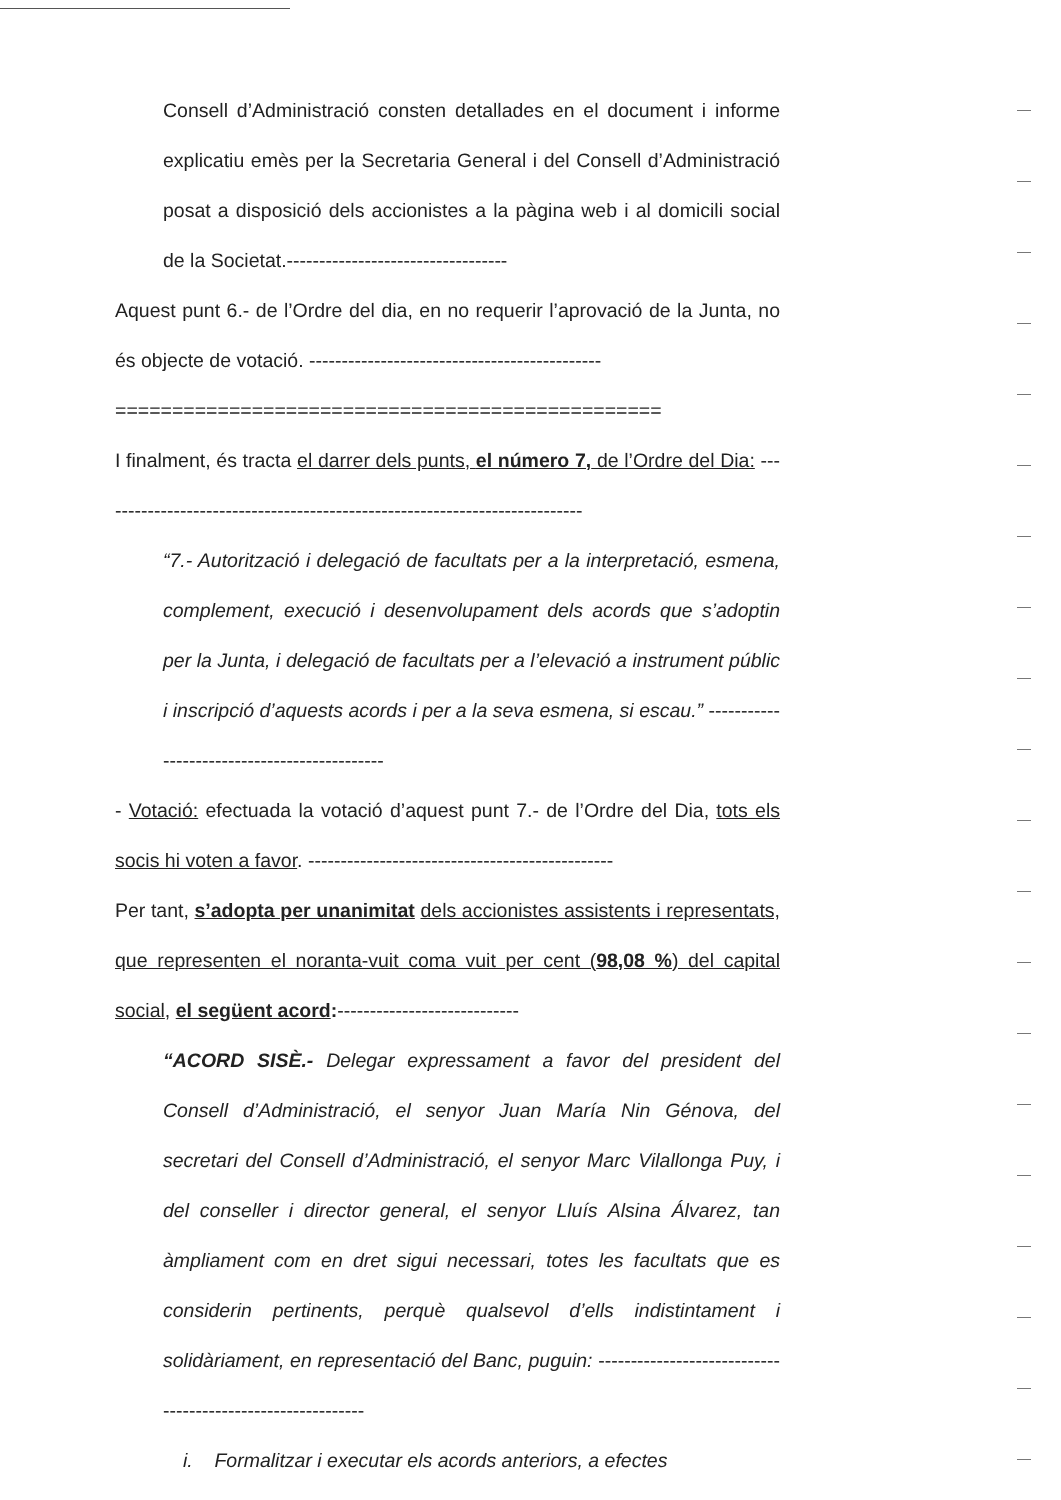Consell d’Administració consten detallades en el document i informe explicatiu emès per la Secretaria General i del Consell d’Administració posat a disposició dels accionistes a la pàgina web i al domicili social de la Societat.----------------------------------
Aquest punt 6.- de l’Ordre del dia, en no requerir l’aprovació de la Junta, no és objecte de votació. ---------------------------------------------
================================================
I finalment, és tracta el darrer dels punts, el número 7, de l’Ordre del Dia: ---------------------------------------------------------------------------
“7.- Autorització i delegació de facultats per a la interpretació, esmena, complement, execució i desenvolupament dels acords que s’adoptin per la Junta, i delegació de facultats per a l’elevació a instrument públic i inscripció d’aquests acords i per a la seva esmena, si escau.” ---------------------------------------------
- Votació: efectuada la votació d’aquest punt 7.- de l’Ordre del Dia, tots els socis hi voten a favor. -----------------------------------------------
Per tant, s’adopta per unanimitat dels accionistes assistents i representats, que representen el noranta-vuit coma vuit per cent (98,08 %) del capital social, el següent acord:----------------------------
“ACORD SISÈ.- Delegar expressament a favor del president del Consell d’Administració, el senyor Juan María Nin Génova, del secretari del Consell d’Administració, el senyor Marc Vilallonga Puy, i del conseller i director general, el senyor Lluís Alsina Álvarez, tan àmpliament com en dret sigui necessari, totes les facultats que es considerin pertinents, perquè qualsevol d’ells indistintament i solidàriament, en representació del Banc, puguin: -----------------------------------------------------------
i. Formalitzar i executar els acords anteriors, a efectes